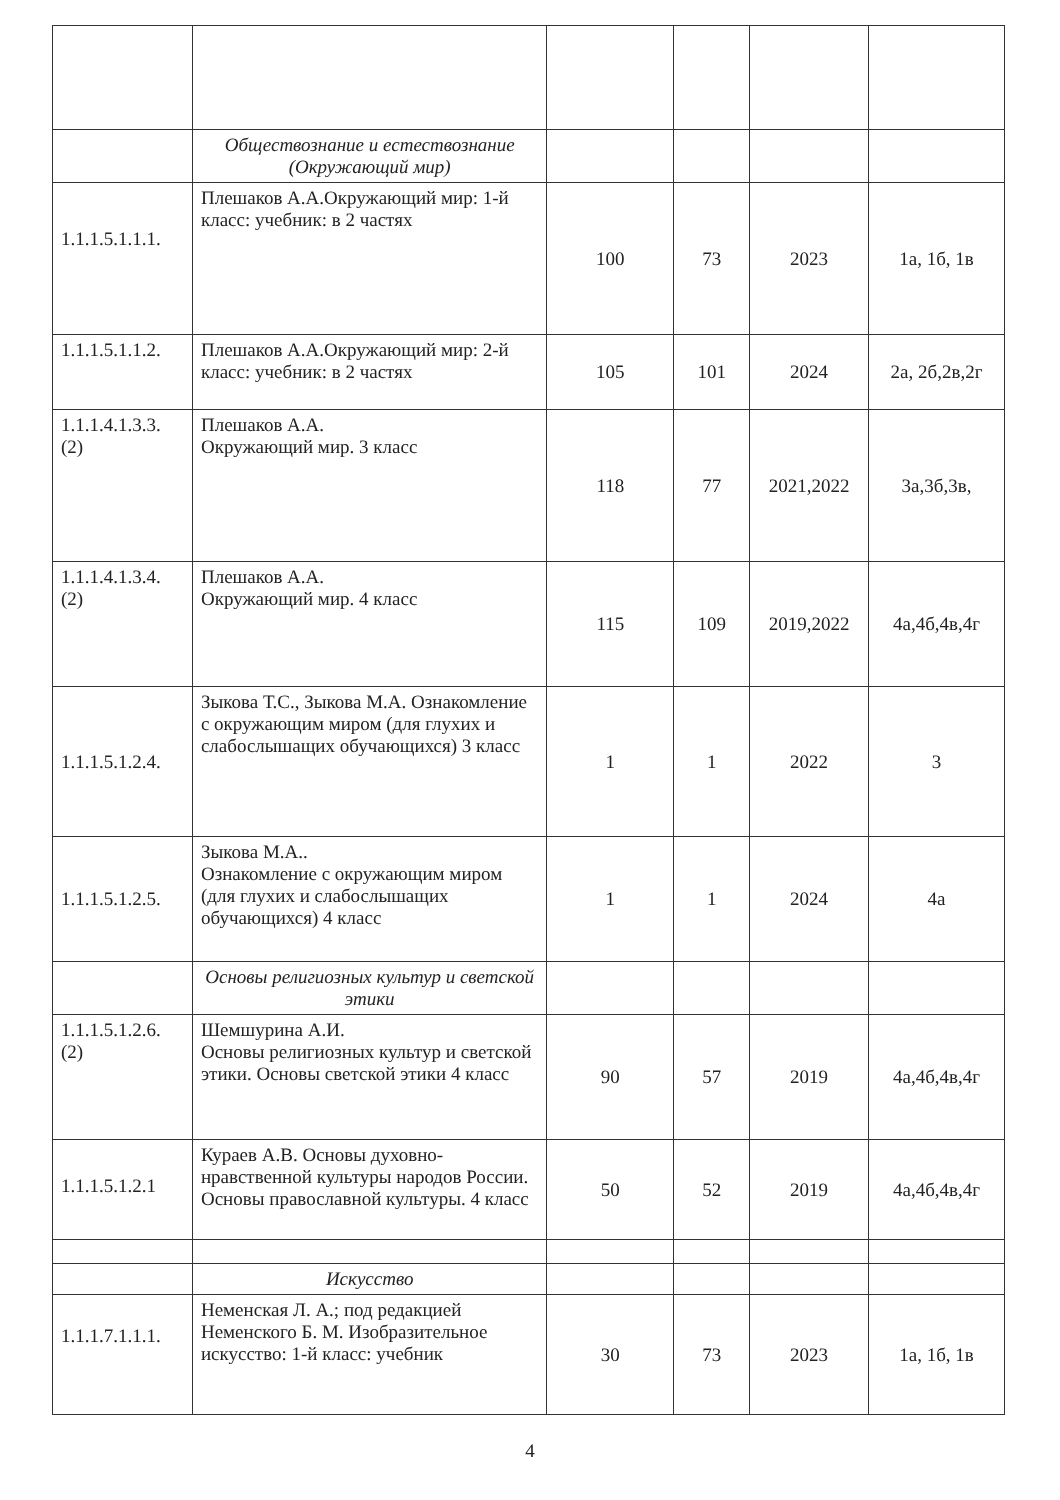| | Обществознание и естествознание (Окружающий мир) | | | | |
| 1.1.1.5.1.1.1. | Плешаков А.А.Окружающий мир: 1-й класс: учебник: в 2 частях | 100 | 73 | 2023 | 1а, 1б, 1в |
| 1.1.1.5.1.1.2. | Плешаков А.А.Окружающий мир: 2-й класс: учебник: в 2 частях | 105 | 101 | 2024 | 2а, 2б,2в,2г |
| 1.1.1.4.1.3.3. (2) | Плешаков А.А. Окружающий мир. 3 класс | 118 | 77 | 2021,2022 | 3а,3б,3в, |
| 1.1.1.4.1.3.4. (2) | Плешаков А.А. Окружающий мир. 4 класс | 115 | 109 | 2019,2022 | 4а,4б,4в,4г |
| 1.1.1.5.1.2.4. | Зыкова Т.С., Зыкова М.А. Ознакомление с окружающим миром (для глухих и слабослышащих обучающихся) 3 класс | 1 | 1 | 2022 | 3 |
| 1.1.1.5.1.2.5. | Зыкова М.А.. Ознакомление с окружающим миром (для глухих и слабослышащих обучающихся) 4 класс | 1 | 1 | 2024 | 4а |
| | Основы религиозных культур и светской этики | | | | |
| 1.1.1.5.1.2.6. (2) | Шемшурина А.И. Основы религиозных культур и светской этики. Основы светской этики 4 класс | 90 | 57 | 2019 | 4а,4б,4в,4г |
| 1.1.1.5.1.2.1 | Кураев А.В. Основы духовно-нравственной культуры народов России. Основы православной культуры. 4 класс | 50 | 52 | 2019 | 4а,4б,4в,4г |
| | Искусство | | | | |
| 1.1.1.7.1.1.1. | Неменская Л. А.; под редакцией Неменского Б. М. Изобразительное искусство: 1-й класс: учебник | 30 | 73 | 2023 | 1а, 1б, 1в |
4